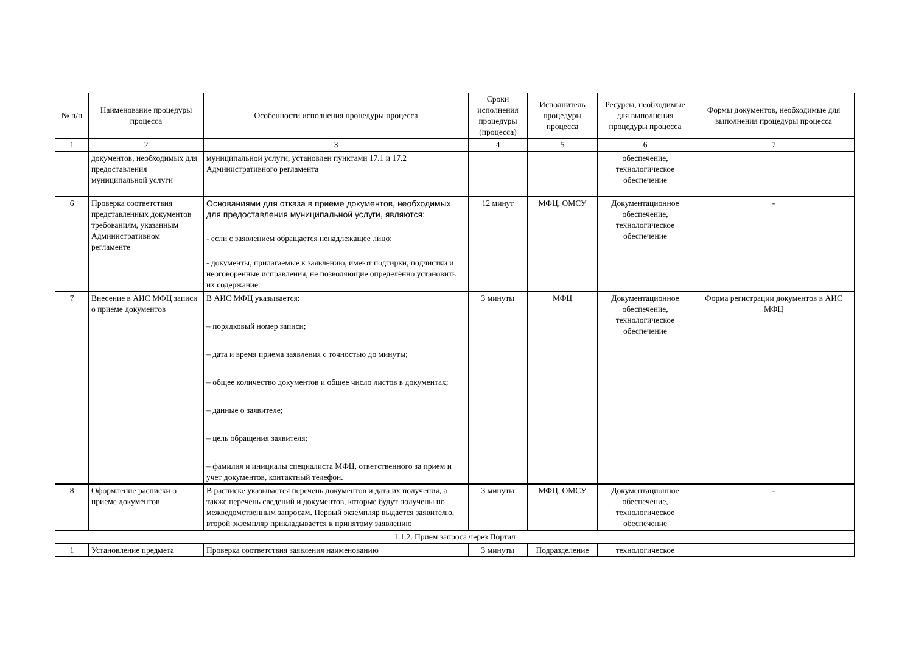| № п/п | Наименование процедуры процесса | Особенности исполнения процедуры процесса | Сроки исполнения процедуры (процесса) | Исполнитель процедуры процесса | Ресурсы, необходимые для выполнения процедуры процесса | Формы документов, необходимые для выполнения процедуры процесса |
| --- | --- | --- | --- | --- | --- | --- |
| 1 | 2 | 3 | 4 | 5 | 6 | 7 |
| | документов, необходимых для предоставления муниципальной услуги | муниципальной услуги, установлен пунктами 17.1 и 17.2 Административного регламента | | | обеспечение, технологическое обеспечение | |
| 6 | Проверка соответствия представленных документов требованиям, указанным Административном регламенте | Основаниями для отказа в приеме документов, необходимых для предоставления муниципальной услуги, являются: - если с заявлением обращается ненадлежащее лицо; - документы, прилагаемые к заявлению, имеют подтирки, подчистки и неоговоренные исправления, не позволяющие определённо установить их содержание. | 12 минут | МФЦ, ОМСУ | Документационное обеспечение, технологическое обеспечение | - |
| 7 | Внесение в АИС МФЦ записи о приеме документов | В АИС МФЦ указывается: – порядковый номер записи; – дата и время приема заявления с точностью до минуты; – общее количество документов и общее число листов в документах; – данные о заявителе; – цель обращения заявителя; – фамилия и инициалы специалиста МФЦ, ответственного за прием и учет документов, контактный телефон. | 3 минуты | МФЦ | Документационное обеспечение, технологическое обеспечение | Форма регистрации документов в АИС МФЦ |
| 8 | Оформление расписки о приеме документов | В расписке указывается перечень документов и дата их получения, а также перечень сведений и документов, которые будут получены по межведомственным запросам. Первый экземпляр выдается заявителю, второй экземпляр прикладывается к принятому заявлению | 3 минуты | МФЦ, ОМСУ | Документационное обеспечение, технологическое обеспечение | - |
| 1.1.2. Прием запроса через Портал | | | | | | |
| 1 | Установление предмета | Проверка соответствия заявления наименованию | 3 минуты | Подразделение | технологическое | |